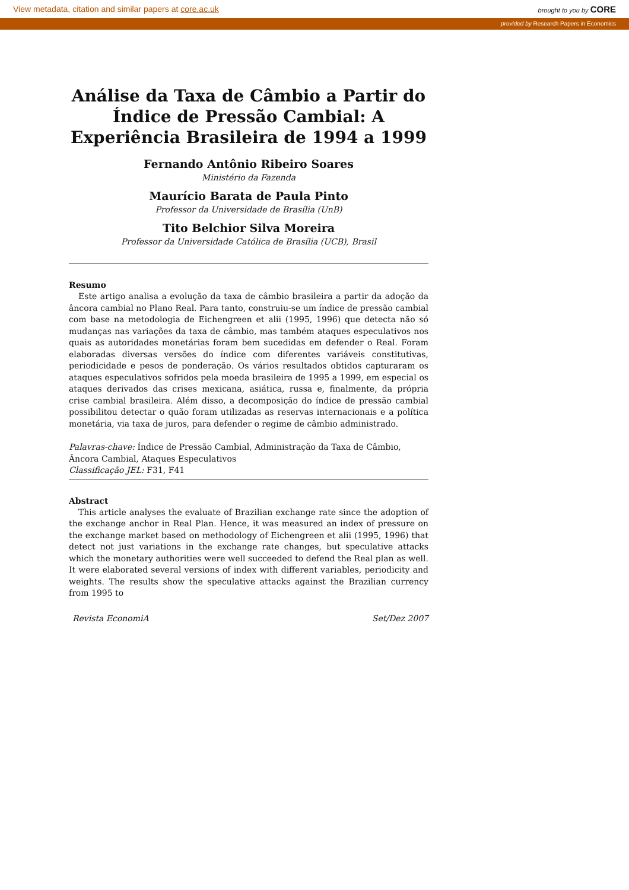View metadata, citation and similar papers at core.ac.uk brought to you by CORE
provided by Research Papers in Economics
Análise da Taxa de Câmbio a Partir do Índice de Pressão Cambial: A Experiência Brasileira de 1994 a 1999
Fernando Antônio Ribeiro Soares
Ministério da Fazenda
Maurício Barata de Paula Pinto
Professor da Universidade de Brasília (UnB)
Tito Belchior Silva Moreira
Professor da Universidade Católica de Brasília (UCB), Brasil
Resumo
Este artigo analisa a evolução da taxa de câmbio brasileira a partir da adoção da âncora cambial no Plano Real. Para tanto, construiu-se um índice de pressão cambial com base na metodologia de Eichengreen et alii (1995, 1996) que detecta não só mudanças nas variações da taxa de câmbio, mas também ataques especulativos nos quais as autoridades monetárias foram bem sucedidas em defender o Real. Foram elaboradas diversas versões do índice com diferentes variáveis constitutivas, periodicidade e pesos de ponderação. Os vários resultados obtidos capturaram os ataques especulativos sofridos pela moeda brasileira de 1995 a 1999, em especial os ataques derivados das crises mexicana, asiática, russa e, finalmente, da própria crise cambial brasileira. Além disso, a decomposição do índice de pressão cambial possibilitou detectar o quão foram utilizadas as reservas internacionais e a política monetária, via taxa de juros, para defender o regime de câmbio administrado.
Palavras-chave: Índice de Pressão Cambial, Administração da Taxa de Câmbio, Âncora Cambial, Ataques Especulativos
Classificação JEL: F31, F41
Abstract
This article analyses the evaluate of Brazilian exchange rate since the adoption of the exchange anchor in Real Plan. Hence, it was measured an index of pressure on the exchange market based on methodology of Eichengreen et alii (1995, 1996) that detect not just variations in the exchange rate changes, but speculative attacks which the monetary authorities were well succeeded to defend the Real plan as well. It were elaborated several versions of index with different variables, periodicity and weights. The results show the speculative attacks against the Brazilian currency from 1995 to
Revista EconomiA Set/Dez 2007